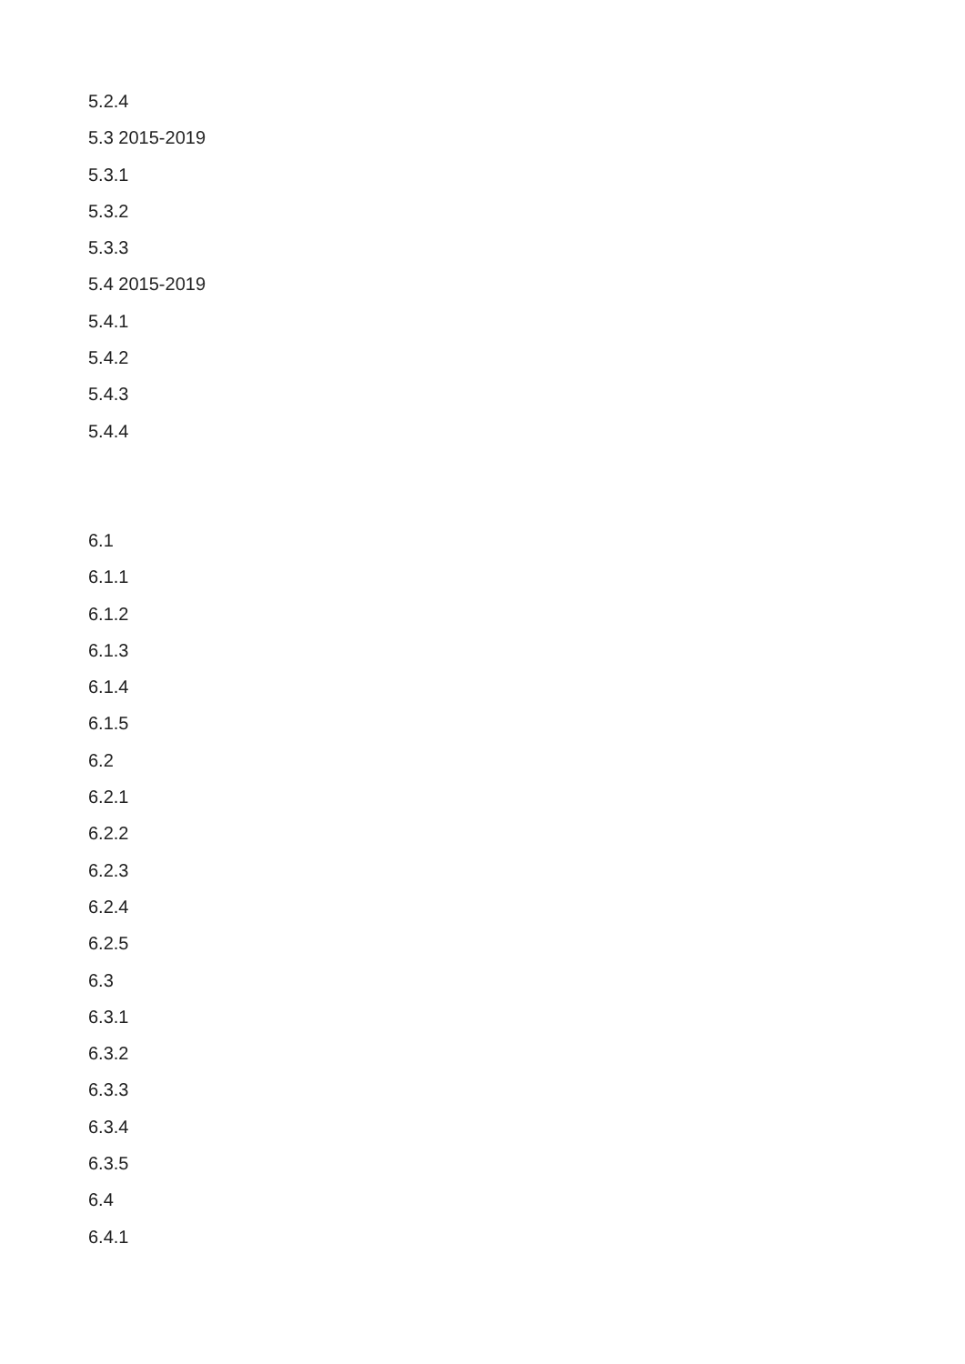5.2.4
5.3 2015-2019
5.3.1
5.3.2
5.3.3
5.4 2015-2019
5.4.1
5.4.2
5.4.3
5.4.4
6.1
6.1.1
6.1.2
6.1.3
6.1.4
6.1.5
6.2
6.2.1
6.2.2
6.2.3
6.2.4
6.2.5
6.3
6.3.1
6.3.2
6.3.3
6.3.4
6.3.5
6.4
6.4.1